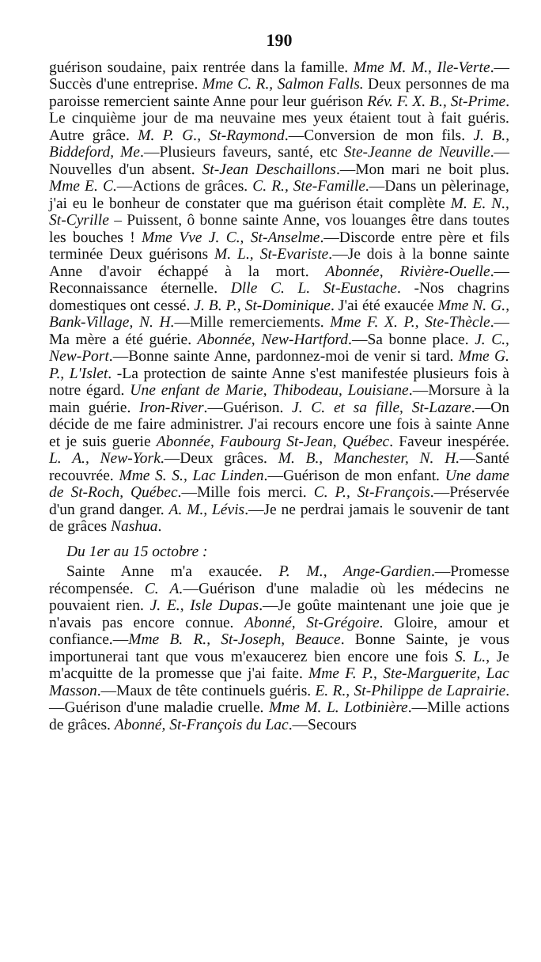190
guérison soudaine, paix rentrée dans la famille. Mme M. M., Ile-Verte.—Succès d'une entreprise. Mme C. R., Salmon Falls. Deux personnes de ma paroisse remercient sainte Anne pour leur guérison Rév. F. X. B., St-Prime. Le cinquième jour de ma neuvaine mes yeux étaient tout à fait guéris. Autre grâce. M. P. G., St-Raymond.—Conversion de mon fils. J. B., Biddeford, Me.—Plusieurs faveurs, santé, etc Ste-Jeanne de Neuville.—Nouvelles d'un absent. St-Jean Deschaillons.—Mon mari ne boit plus. Mme E. C.—Actions de grâces. C. R., Ste-Famille.—Dans un pèlerinage, j'ai eu le bonheur de constater que ma guérison était complète M. E. N., St-Cyrille – Puissent, ô bonne sainte Anne, vos louanges être dans toutes les bouches ! Mme Vve J. C., St-Anselme.—Discorde entre père et fils terminée Deux guérisons M. L., St-Evariste.—Je dois à la bonne sainte Anne d'avoir échappé à la mort. Abonnée, Rivière-Ouelle.—Reconnaissance éternelle. Dlle C. L. St-Eustache. -Nos chagrins domestiques ont cessé. J. B. P., St-Dominique. J'ai été exaucée Mme N. G., Bank-Village, N. H.—Mille remerciements. Mme F. X. P., Ste-Thècle.—Ma mère a été guérie. Abonnée, New-Hartford.—Sa bonne place. J. C., New-Port.—Bonne sainte Anne, pardonnez-moi de venir si tard. Mme G. P., L'Islet. -La protection de sainte Anne s'est manifestée plusieurs fois à notre égard. Une enfant de Marie, Thibodeau, Louisiane.—Morsure à la main guérie. Iron-River.—Guérison. J. C. et sa fille, St-Lazare.—On décide de me faire administrer. J'ai recours encore une fois à sainte Anne et je suis guerie Abonnée, Faubourg St-Jean, Québec. Faveur inespérée. L. A., New-York.—Deux grâces. M. B., Manchester, N. H.—Santé recouvrée. Mme S. S., Lac Linden.—Guérison de mon enfant. Une dame de St-Roch, Québec.—Mille fois merci. C. P., St-François.—Préservée d'un grand danger. A. M., Lévis.—Je ne perdrai jamais le souvenir de tant de grâces Nashua.
Du 1er au 15 octobre :
Sainte Anne m'a exaucée. P. M., Ange-Gardien.—Promesse récompensée. C. A.—Guérison d'une maladie où les médecins ne pouvaient rien. J. E., Isle Dupas.—Je goûte maintenant une joie que je n'avais pas encore connue. Abonné, St-Grégoire. Gloire, amour et confiance.—Mme B. R., St-Joseph, Beauce. Bonne Sainte, je vous importunerai tant que vous m'exaucerez bien encore une fois S. L., Je m'acquitte de la promesse que j'ai faite. Mme F. P., Ste-Marguerite, Lac Masson.—Maux de tête continuels guéris. E. R., St-Philippe de Laprairie.—Guérison d'une maladie cruelle. Mme M. L. Lotbinière.—Mille actions de grâces. Abonné, St-François du Lac.—Secours